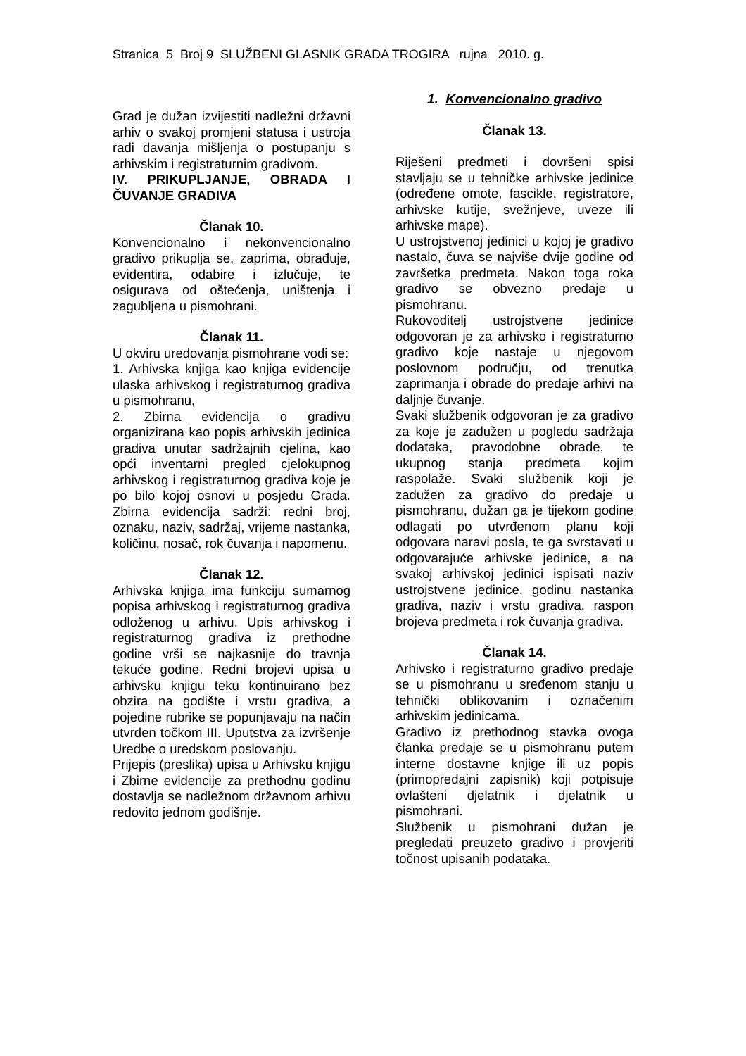Stranica 5 Broj 9 SLUŽBENI GLASNIK GRADA TROGIRA rujna 2010. g.
Grad je dužan izvijestiti nadležni državni arhiv o svakoj promjeni statusa i ustroja radi davanja mišljenja o postupanju s arhivskim i registraturnim gradivom.
IV. PRIKUPLJANJE, OBRADA I ČUVANJE GRADIVA
Članak 10.
Konvencionalno i nekonvencionalno gradivo prikuplja se, zaprima, obrađuje, evidentira, odabire i izlučuje, te osigurava od oštećenja, uništenja i zagubljena u pismohrani.
Članak 11.
U okviru uredovanja pismohrane vodi se:
1. Arhivska knjiga kao knjiga evidencije ulaska arhivskog i registraturnog gradiva u pismohranu,
2. Zbirna evidencija o gradivu organizirana kao popis arhivskih jedinica gradiva unutar sadržajnih cjelina, kao opći inventarni pregled cjelokupnog arhivskog i registraturnog gradiva koje je po bilo kojoj osnovi u posjedu Grada. Zbirna evidencija sadrži: redni broj, oznaku, naziv, sadržaj, vrijeme nastanka, količinu, nosač, rok čuvanja i napomenu.
Članak 12.
Arhivska knjiga ima funkciju sumarnog popisa arhivskog i registraturnog gradiva odloženog u arhivu. Upis arhivskog i registraturnog gradiva iz prethodne godine vrši se najkasnije do travnja tekuće godine. Redni brojevi upisa u arhivsku knjigu teku kontinuirano bez obzira na godište i vrstu gradiva, a pojedine rubrike se popunjavaju na način utvrđen točkom III. Uputstva za izvršenje Uredbe o uredskom poslovanju.
Prijepis (preslika) upisa u Arhivsku knjigu i Zbirne evidencije za prethodnu godinu dostavlja se nadležnom državnom arhivu redovito jednom godišnje.
1. Konvencionalno gradivo
Članak 13.
Riješeni predmeti i dovršeni spisi stavljaju se u tehničke arhivske jedinice (određene omote, fascikle, registratore, arhivske kutije, svežnjeve, uveze ili arhivske mape).
U ustrojstvenoj jedinici u kojoj je gradivo nastalo, čuva se najviše dvije godine od završetka predmeta. Nakon toga roka gradivo se obvezno predaje u pismohranu.
Rukovoditelj ustrojstvene jedinice odgovoran je za arhivsko i registraturno gradivo koje nastaje u njegovom poslovnom području, od trenutka zaprimanja i obrade do predaje arhivi na daljnje čuvanje.
Svaki službenik odgovoran je za gradivo za koje je zadužen u pogledu sadržaja dodataka, pravodobne obrade, te ukupnog stanja predmeta kojim raspolaže. Svaki službenik koji je zadužen za gradivo do predaje u pismohranu, dužan ga je tijekom godine odlagati po utvrđenom planu koji odgovara naravi posla, te ga svrstavati u odgovarajuće arhivske jedinice, a na svakoj arhivskoj jedinici ispisati naziv ustrojstvene jedinice, godinu nastanka gradiva, naziv i vrstu gradiva, raspon brojeva predmeta i rok čuvanja gradiva.
Članak 14.
Arhivsko i registraturno gradivo predaje se u pismohranu u sređenom stanju u tehnički oblikovanim i označenim arhivskim jedinicama.
Gradivo iz prethodnog stavka ovoga članka predaje se u pismohranu putem interne dostavne knjige ili uz popis (primopredajni zapisnik) koji potpisuje ovlašteni djelatnik i djelatnik u pismohrani.
Službenik u pismohrani dužan je pregledati preuzeto gradivo i provjeriti točnost upisanih podataka.